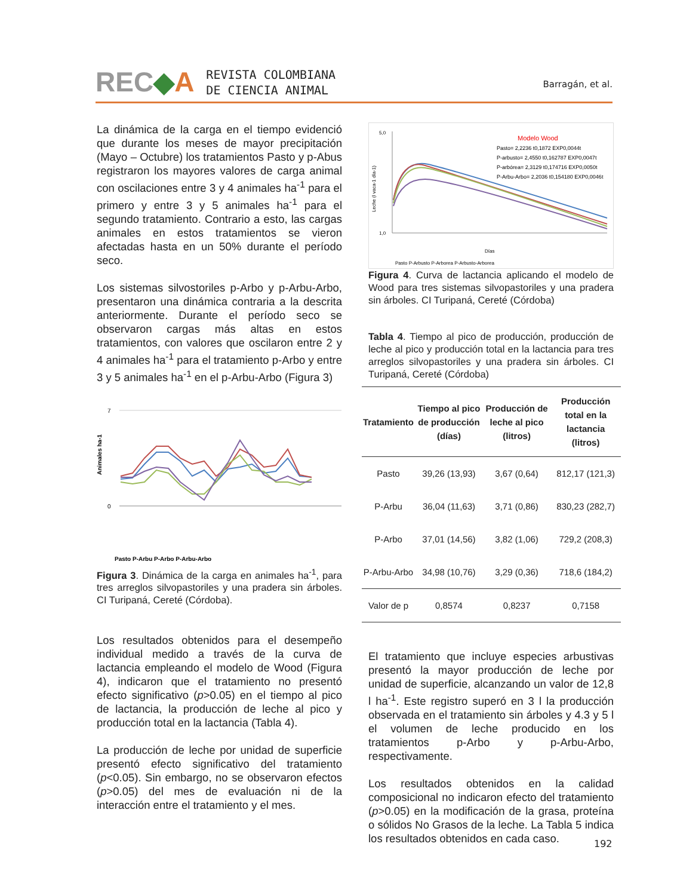REC◆A REVISTA COLOMBIANA
DE CIENCIA ANIMAL
Barragán, et al.
La dinámica de la carga en el tiempo evidenció que durante los meses de mayor precipitación (Mayo – Octubre) los tratamientos Pasto y p-Abus registraron los mayores valores de carga animal con oscilaciones entre 3 y 4 animales ha<sup>-1</sup> para el primero y entre 3 y 5 animales ha<sup>-1</sup> para el segundo tratamiento. Contrario a esto, las cargas animales en estos tratamientos se vieron afectadas hasta en un 50% durante el período seco.
Los sistemas silvostoriles p-Arbo y p-Arbu-Arbo, presentaron una dinámica contraria a la descrita anteriormente. Durante el período seco se observaron cargas más altas en estos tratamientos, con valores que oscilaron entre 2 y 4 animales ha<sup>-1</sup> para el tratamiento p-Arbo y entre 3 y 5 animales ha<sup>-1</sup> en el p-Arbu-Arbo (Figura 3)
Animales ha-1
7
0
Pasto P-Arbu P-Arbo P-Arbu-Arbo
Figura 3. Dinámica de la carga en animales ha<sup>-1</sup>, para tres arreglos silvopastoriles y una pradera sin árboles. CI Turipaná, Cereté (Córdoba).
Los resultados obtenidos para el desempeño individual medido a través de la curva de lactancia empleando el modelo de Wood (Figura 4), indicaron que el tratamiento no presentó efecto significativo (p>0.05) en el tiempo al pico de lactancia, la producción de leche al pico y producción total en la lactancia (Tabla 4).
La producción de leche por unidad de superficie presentó efecto significativo del tratamiento (p<0.05). Sin embargo, no se observaron efectos (p>0.05) del mes de evaluación ni de la interacción entre el tratamiento y el mes.
5,0
1,0
Leche (l vaca-1 día-1)
Modelo Wood
Pasto= 2,2236 t0,1872 EXP0,0044t
P-arbusto= 2,4550 t0,162787 EXP0,0047t
P-arbórea= 2,3129 t0,174716 EXP0,0050t
P-Arbu-Arbo= 2,2036 t0,154180 EXP0,0046t
Días
Pasto P-Arbusto P-Arborea P-Arbusto-Arborea
Figura 4. Curva de lactancia aplicando el modelo de Wood para tres sistemas silvopastoriles y una pradera sin árboles. CI Turipaná, Cereté (Córdoba)
Tabla 4. Tiempo al pico de producción, producción de leche al pico y producción total en la lactancia para tres arreglos silvopastoriles y una pradera sin árboles. CI Turipaná, Cereté (Córdoba)
| Tratamiento | Tiempo al pico de producción (días) | Producción de leche al pico (litros) | Producción total en la lactancia (litros) |
| --- | --- | --- | --- |
| Pasto | 39,26 (13,93) | 3,67 (0,64) | 812,17 (121,3) |
| P-Arbu | 36,04 (11,63) | 3,71 (0,86) | 830,23 (282,7) |
| P-Arbo | 37,01 (14,56) | 3,82 (1,06) | 729,2 (208,3) |
| P-Arbu-Arbo | 34,98 (10,76) | 3,29 (0,36) | 718,6 (184,2) |
| Valor de p | 0,8574 | 0,8237 | 0,7158 |
El tratamiento que incluye especies arbustivas presentó la mayor producción de leche por unidad de superficie, alcanzando un valor de 12,8 l ha<sup>-1</sup>. Este registro superó en 3 l la producción observada en el tratamiento sin árboles y 4.3 y 5 l el volumen de leche producido en los tratamientos p-Arbo y p-Arbu-Arbo, respectivamente.
Los resultados obtenidos en la calidad composicional no indicaron efecto del tratamiento (p>0.05) en la modificación de la grasa, proteína o sólidos No Grasos de la leche. La Tabla 5 indica los resultados obtenidos en cada caso.
192